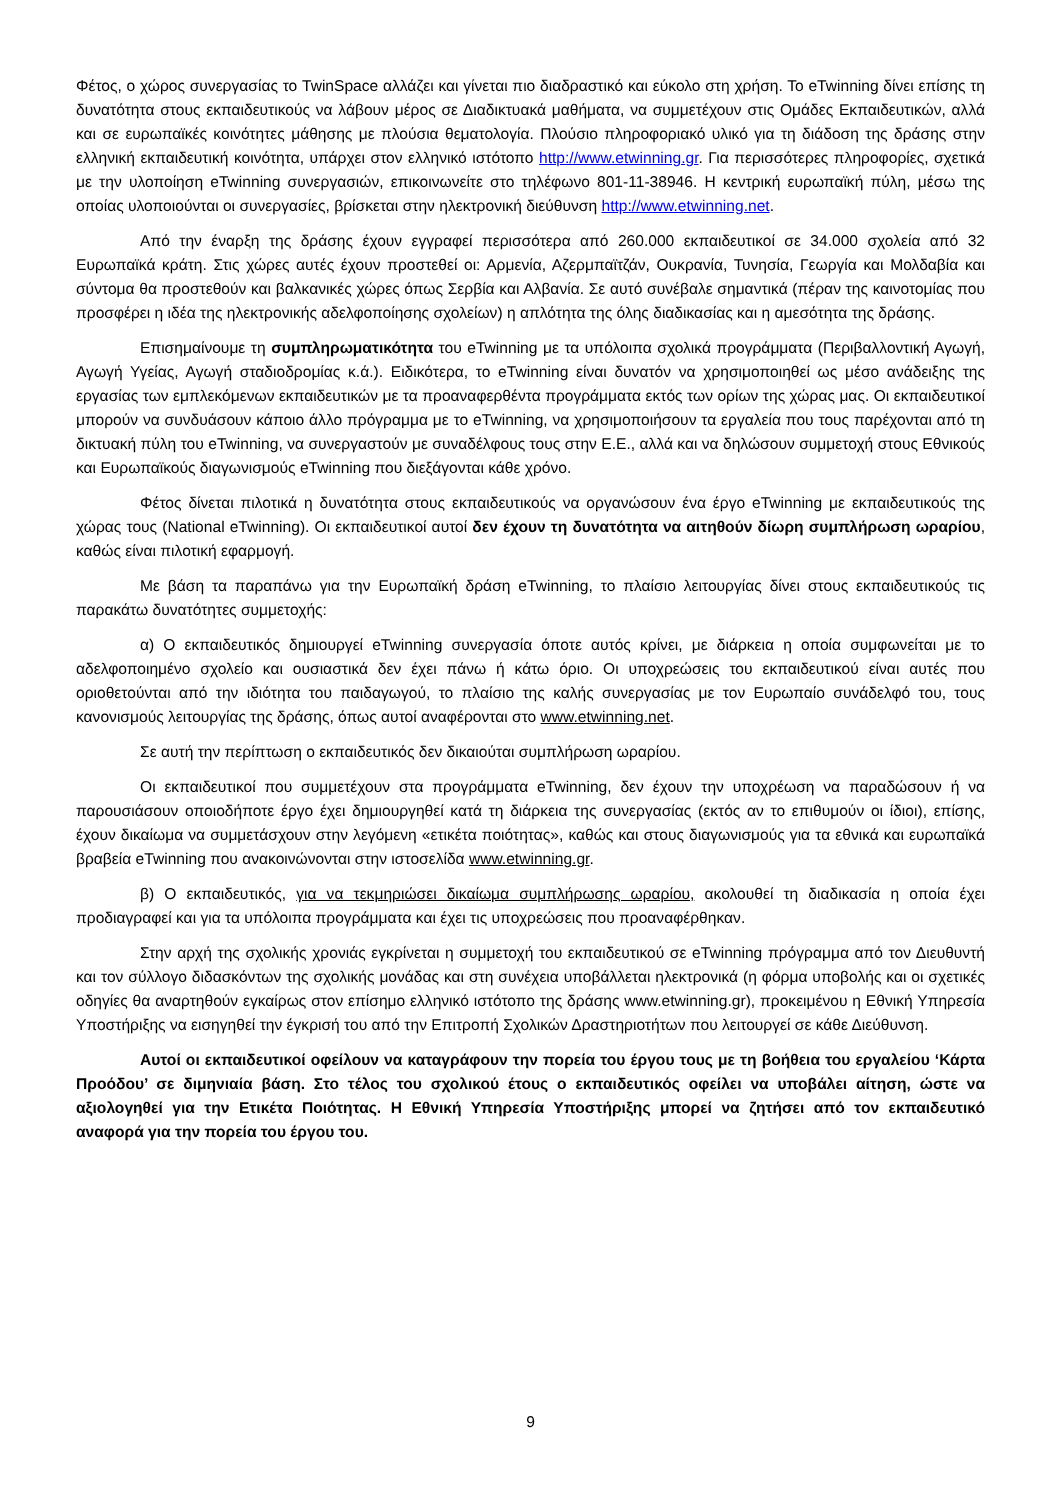Φέτος, ο χώρος συνεργασίας το TwinSpace αλλάζει και γίνεται πιο διαδραστικό και εύκολο στη χρήση. Το eTwinning δίνει επίσης τη δυνατότητα στους εκπαιδευτικούς να λάβουν μέρος σε Διαδικτυακά μαθήματα, να συμμετέχουν στις Ομάδες Εκπαιδευτικών, αλλά και σε ευρωπαϊκές κοινότητες μάθησης με πλούσια θεματολογία. Πλούσιο πληροφοριακό υλικό για τη διάδοση της δράσης στην ελληνική εκπαιδευτική κοινότητα, υπάρχει στον ελληνικό ιστότοπο http://www.etwinning.gr. Για περισσότερες πληροφορίες, σχετικά με την υλοποίηση eTwinning συνεργασιών, επικοινωνείτε στο τηλέφωνο 801-11-38946. Η κεντρική ευρωπαϊκή πύλη, μέσω της οποίας υλοποιούνται οι συνεργασίες, βρίσκεται στην ηλεκτρονική διεύθυνση http://www.etwinning.net.
Από την έναρξη της δράσης έχουν εγγραφεί περισσότερα από 260.000 εκπαιδευτικοί σε 34.000 σχολεία από 32 Ευρωπαϊκά κράτη. Στις χώρες αυτές έχουν προστεθεί οι: Αρμενία, Αζερμπαϊτζάν, Ουκρανία, Τυνησία, Γεωργία και Μολδαβία και σύντομα θα προστεθούν και βαλκανικές χώρες όπως Σερβία και Αλβανία. Σε αυτό συνέβαλε σημαντικά (πέραν της καινοτομίας που προσφέρει η ιδέα της ηλεκτρονικής αδελφοποίησης σχολείων) η απλότητα της όλης διαδικασίας και η αμεσότητα της δράσης.
Επισημαίνουμε τη συμπληρωματικότητα του eTwinning με τα υπόλοιπα σχολικά προγράμματα (Περιβαλλοντική Αγωγή, Αγωγή Υγείας, Αγωγή σταδιοδρομίας κ.ά.). Ειδικότερα, το eTwinning είναι δυνατόν να χρησιμοποιηθεί ως μέσο ανάδειξης της εργασίας των εμπλεκόμενων εκπαιδευτικών με τα προαναφερθέντα προγράμματα εκτός των ορίων της χώρας μας. Οι εκπαιδευτικοί μπορούν να συνδυάσουν κάποιο άλλο πρόγραμμα με το eTwinning, να χρησιμοποιήσουν τα εργαλεία που τους παρέχονται από τη δικτυακή πύλη του eTwinning, να συνεργαστούν με συναδέλφους τους στην Ε.Ε., αλλά και να δηλώσουν συμμετοχή στους Εθνικούς και Ευρωπαϊκούς διαγωνισμούς eTwinning που διεξάγονται κάθε χρόνο.
Φέτος δίνεται πιλοτικά η δυνατότητα στους εκπαιδευτικούς να οργανώσουν ένα έργο eTwinning με εκπαιδευτικούς της χώρας τους (National eTwinning). Οι εκπαιδευτικοί αυτοί δεν έχουν τη δυνατότητα να αιτηθούν δίωρη συμπλήρωση ωραρίου, καθώς είναι πιλοτική εφαρμογή.
Με βάση τα παραπάνω για την Ευρωπαϊκή δράση eTwinning, το πλαίσιο λειτουργίας δίνει στους εκπαιδευτικούς τις παρακάτω δυνατότητες συμμετοχής:
α) Ο εκπαιδευτικός δημιουργεί eTwinning συνεργασία όποτε αυτός κρίνει, με διάρκεια η οποία συμφωνείται με το αδελφοποιημένο σχολείο και ουσιαστικά δεν έχει πάνω ή κάτω όριο. Οι υποχρεώσεις του εκπαιδευτικού είναι αυτές που οριοθετούνται από την ιδιότητα του παιδαγωγού, το πλαίσιο της καλής συνεργασίας με τον Ευρωπαίο συνάδελφό του, τους κανονισμούς λειτουργίας της δράσης, όπως αυτοί αναφέρονται στο www.etwinning.net.
Σε αυτή την περίπτωση ο εκπαιδευτικός δεν δικαιούται συμπλήρωση ωραρίου.
Οι εκπαιδευτικοί που συμμετέχουν στα προγράμματα eTwinning, δεν έχουν την υποχρέωση να παραδώσουν ή να παρουσιάσουν οποιοδήποτε έργο έχει δημιουργηθεί κατά τη διάρκεια της συνεργασίας (εκτός αν το επιθυμούν οι ίδιοι), επίσης, έχουν δικαίωμα να συμμετάσχουν στην λεγόμενη «ετικέτα ποιότητας», καθώς και στους διαγωνισμούς για τα εθνικά και ευρωπαϊκά βραβεία eTwinning που ανακοινώνονται στην ιστοσελίδα www.etwinning.gr.
β) Ο εκπαιδευτικός, για να τεκμηριώσει δικαίωμα συμπλήρωσης ωραρίου, ακολουθεί τη διαδικασία η οποία έχει προδιαγραφεί και για τα υπόλοιπα προγράμματα και έχει τις υποχρεώσεις που προαναφέρθηκαν.
Στην αρχή της σχολικής χρονιάς εγκρίνεται η συμμετοχή του εκπαιδευτικού σε eTwinning πρόγραμμα από τον Διευθυντή και τον σύλλογο διδασκόντων της σχολικής μονάδας και στη συνέχεια υποβάλλεται ηλεκτρονικά (η φόρμα υποβολής και οι σχετικές οδηγίες θα αναρτηθούν εγκαίρως στον επίσημο ελληνικό ιστότοπο της δράσης www.etwinning.gr), προκειμένου η Εθνική Υπηρεσία Υποστήριξης να εισηγηθεί την έγκρισή του από την Επιτροπή Σχολικών Δραστηριοτήτων που λειτουργεί σε κάθε Διεύθυνση.
Αυτοί οι εκπαιδευτικοί οφείλουν να καταγράφουν την πορεία του έργου τους με τη βοήθεια του εργαλείου ‘Κάρτα Προόδου’ σε διμηνιαία βάση. Στο τέλος του σχολικού έτους ο εκπαιδευτικός οφείλει να υποβάλει αίτηση, ώστε να αξιολογηθεί για την Ετικέτα Ποιότητας. Η Εθνική Υπηρεσία Υποστήριξης μπορεί να ζητήσει από τον εκπαιδευτικό αναφορά για την πορεία του έργου του.
9